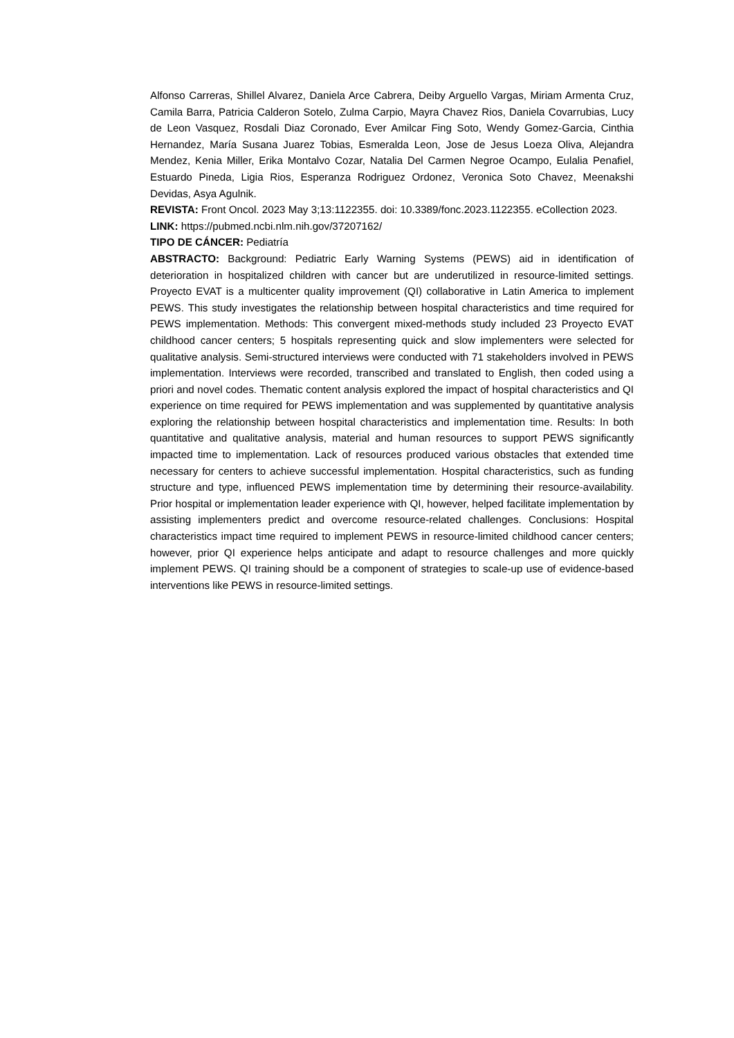Alfonso Carreras, Shillel Alvarez, Daniela Arce Cabrera, Deiby Arguello Vargas, Miriam Armenta Cruz, Camila Barra, Patricia Calderon Sotelo, Zulma Carpio, Mayra Chavez Rios, Daniela Covarrubias, Lucy de Leon Vasquez, Rosdali Diaz Coronado, Ever Amilcar Fing Soto, Wendy Gomez-Garcia, Cinthia Hernandez, María Susana Juarez Tobias, Esmeralda Leon, Jose de Jesus Loeza Oliva, Alejandra Mendez, Kenia Miller, Erika Montalvo Cozar, Natalia Del Carmen Negroe Ocampo, Eulalia Penafiel, Estuardo Pineda, Ligia Rios, Esperanza Rodriguez Ordonez, Veronica Soto Chavez, Meenakshi Devidas, Asya Agulnik.
REVISTA: Front Oncol. 2023 May 3;13:1122355. doi: 10.3389/fonc.2023.1122355. eCollection 2023.
LINK: https://pubmed.ncbi.nlm.nih.gov/37207162/
TIPO DE CÁNCER: Pediatría
ABSTRACTO: Background: Pediatric Early Warning Systems (PEWS) aid in identification of deterioration in hospitalized children with cancer but are underutilized in resource-limited settings. Proyecto EVAT is a multicenter quality improvement (QI) collaborative in Latin America to implement PEWS. This study investigates the relationship between hospital characteristics and time required for PEWS implementation. Methods: This convergent mixed-methods study included 23 Proyecto EVAT childhood cancer centers; 5 hospitals representing quick and slow implementers were selected for qualitative analysis. Semi-structured interviews were conducted with 71 stakeholders involved in PEWS implementation. Interviews were recorded, transcribed and translated to English, then coded using a priori and novel codes. Thematic content analysis explored the impact of hospital characteristics and QI experience on time required for PEWS implementation and was supplemented by quantitative analysis exploring the relationship between hospital characteristics and implementation time. Results: In both quantitative and qualitative analysis, material and human resources to support PEWS significantly impacted time to implementation. Lack of resources produced various obstacles that extended time necessary for centers to achieve successful implementation. Hospital characteristics, such as funding structure and type, influenced PEWS implementation time by determining their resource-availability. Prior hospital or implementation leader experience with QI, however, helped facilitate implementation by assisting implementers predict and overcome resource-related challenges. Conclusions: Hospital characteristics impact time required to implement PEWS in resource-limited childhood cancer centers; however, prior QI experience helps anticipate and adapt to resource challenges and more quickly implement PEWS. QI training should be a component of strategies to scale-up use of evidence-based interventions like PEWS in resource-limited settings.